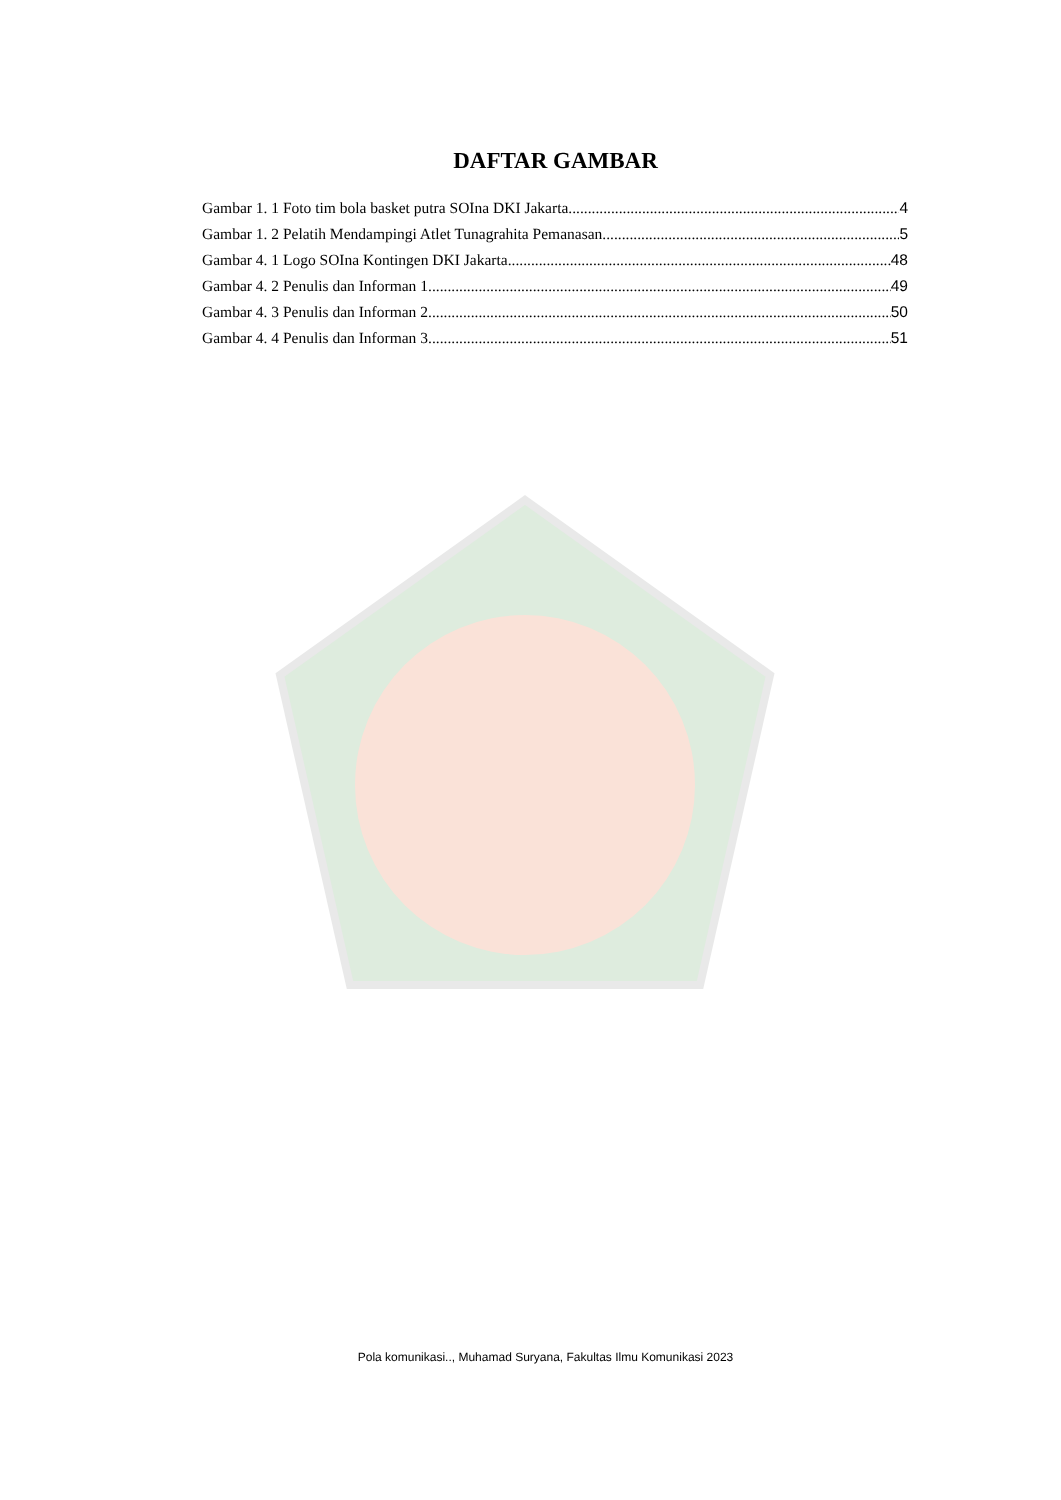DAFTAR GAMBAR
Gambar 1. 1 Foto tim bola basket putra SOIna DKI Jakarta 4
Gambar 1. 2 Pelatih Mendampingi Atlet Tunagrahita Pemanasan 5
Gambar 4. 1 Logo SOIna Kontingen DKI Jakarta 48
Gambar 4. 2 Penulis dan Informan 1 49
Gambar 4. 3 Penulis dan Informan 2 50
Gambar 4. 4 Penulis dan Informan 3 51
Pola komunikasi.., Muhamad Suryana, Fakultas Ilmu Komunikasi 2023